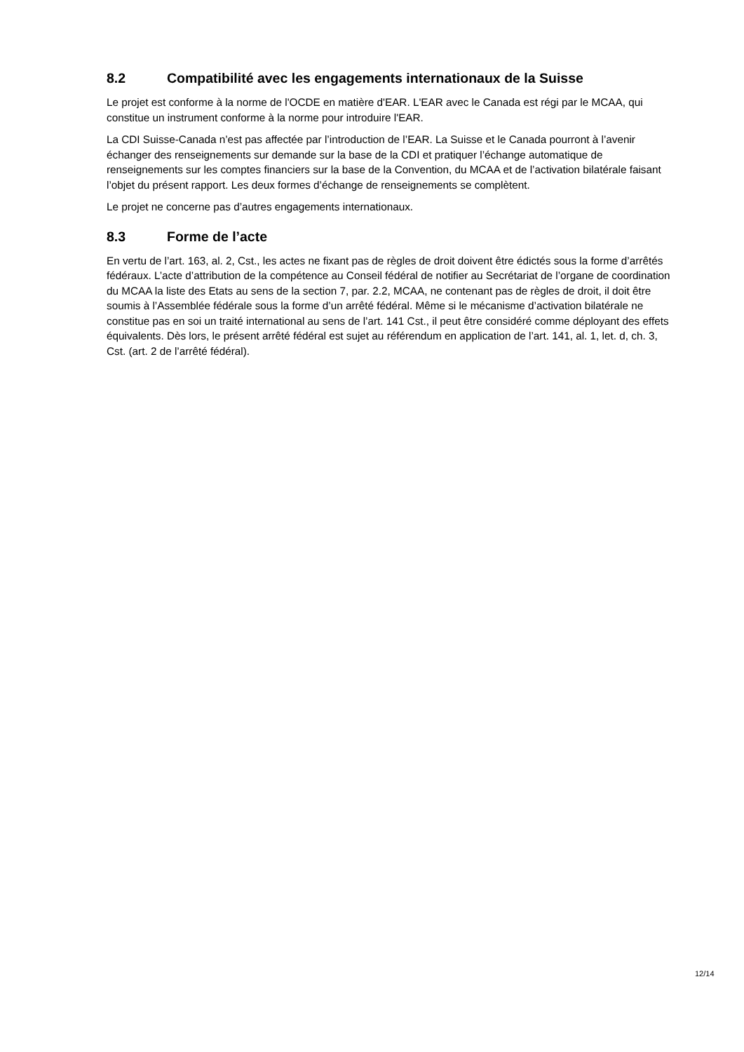8.2 Compatibilité avec les engagements internationaux de la Suisse
Le projet est conforme à la norme de l'OCDE en matière d'EAR. L'EAR avec le Canada est régi par le MCAA, qui constitue un instrument conforme à la norme pour introduire l'EAR.
La CDI Suisse-Canada n’est pas affectée par l’introduction de l’EAR. La Suisse et le Canada pourront à l’avenir échanger des renseignements sur demande sur la base de la CDI et pratiquer l’échange automatique de renseignements sur les comptes financiers sur la base de la Convention, du MCAA et de l’activation bilatérale faisant l’objet du présent rapport. Les deux formes d’échange de renseignements se complètent.
Le projet ne concerne pas d’autres engagements internationaux.
8.3 Forme de l’acte
En vertu de l’art. 163, al. 2, Cst., les actes ne fixant pas de règles de droit doivent être édictés sous la forme d’arrêtés fédéraux. L’acte d’attribution de la compétence au Conseil fédéral de notifier au Secrétariat de l’organe de coordination du MCAA la liste des Etats au sens de la section 7, par. 2.2, MCAA, ne contenant pas de règles de droit, il doit être soumis à l’Assemblée fédérale sous la forme d’un arrêté fédéral. Même si le mécanisme d’activation bilatérale ne constitue pas en soi un traité international au sens de l’art. 141 Cst., il peut être considéré comme déployant des effets équivalents. Dès lors, le présent arrêté fédéral est sujet au référendum en application de l’art. 141, al. 1, let. d, ch. 3, Cst. (art. 2 de l’arrêté fédéral).
12/14